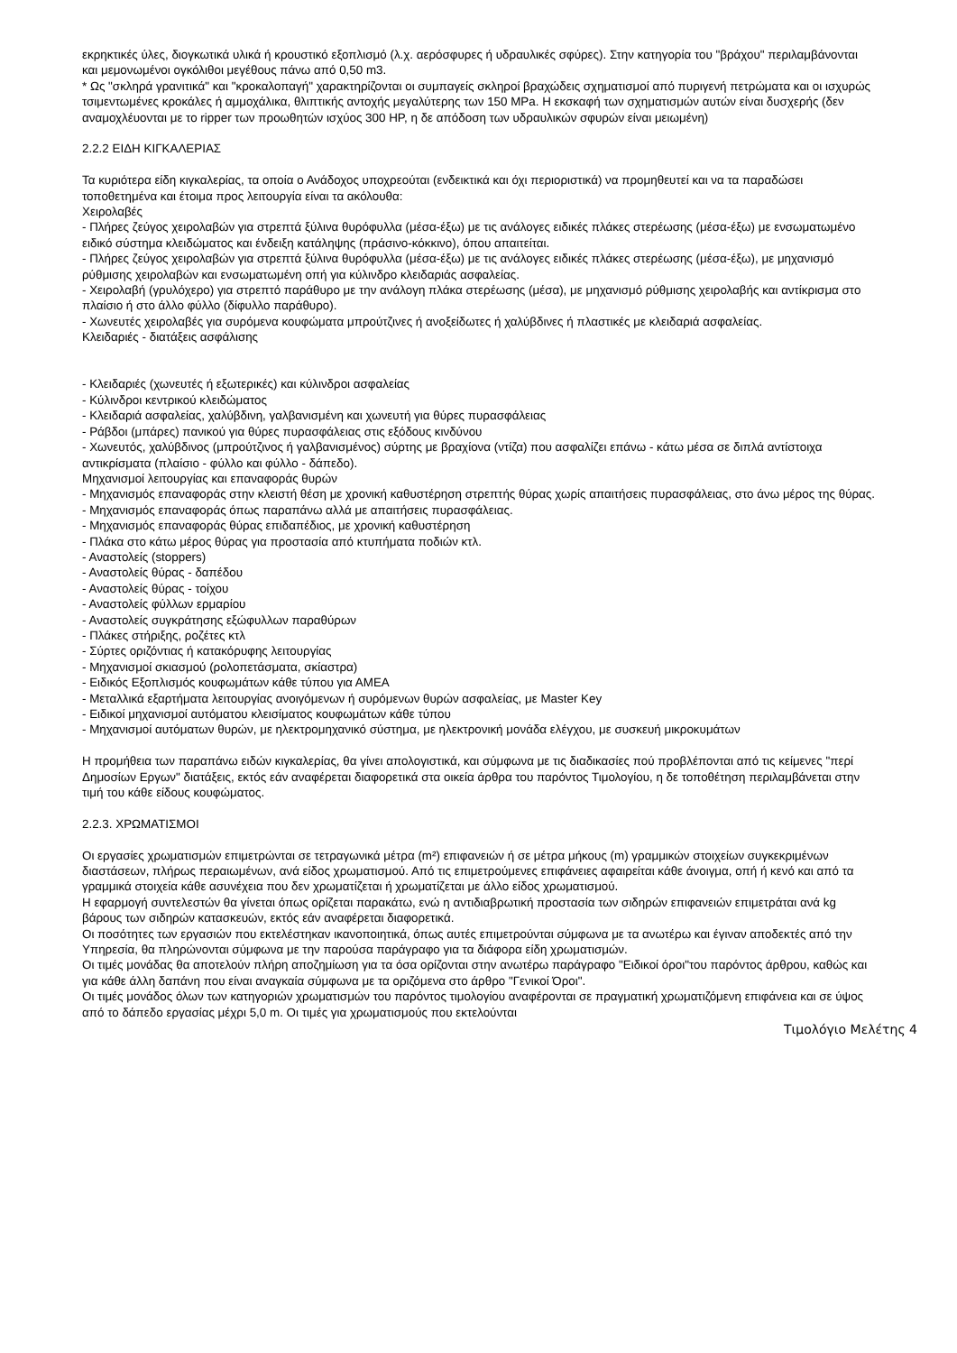εκρηκτικές ύλες, διογκωτικά υλικά ή κρουστικό εξοπλισμό (λ.χ. αερόσφυρες ή υδραυλικές σφύρες). Στην κατηγορία του "βράχου" περιλαμβάνονται και μεμονωμένοι ογκόλιθοι μεγέθους πάνω από 0,50 m3.
* Ως "σκληρά γρανιτικά" και "κροκαλοπαγή" χαρακτηρίζονται οι συμπαγείς σκληροί βραχώδεις σχηματισμοί από πυριγενή πετρώματα και οι ισχυρώς τσιμεντωμένες κροκάλες ή αμμοχάλικα, θλιπτικής αντοχής μεγαλύτερης των 150 MPa. Η εκσκαφή των σχηματισμών αυτών είναι δυσχερής (δεν αναμοχλέυονται με το ripper των προωθητών ισχύος 300 HP, η δε απόδοση των υδραυλικών σφυρών είναι μειωμένη)
2.2.2 ΕΙΔΗ ΚΙΓΚΑΛΕΡΙΑΣ
Τα κυριότερα είδη κιγκαλερίας, τα οποία ο Ανάδοχος υποχρεούται (ενδεικτικά και όχι περιοριστικά) να προμηθευτεί και να τα παραδώσει τοποθετημένα και έτοιμα προς λειτουργία είναι τα ακόλουθα:
Χειρολαβές
- Πλήρες ζεύγος χειρολαβών για στρεπτά ξύλινα θυρόφυλλα (μέσα-έξω) με τις ανάλογες ειδικές πλάκες στερέωσης (μέσα-έξω) με ενσωματωμένο ειδικό σύστημα κλειδώματος και ένδειξη κατάληψης (πράσινο-κόκκινο), όπου απαιτείται.
- Πλήρες ζεύγος χειρολαβών για στρεπτά ξύλινα θυρόφυλλα (μέσα-έξω) με τις ανάλογες ειδικές πλάκες στερέωσης (μέσα-έξω), με μηχανισμό ρύθμισης χειρολαβών και ενσωματωμένη οπή για κύλινδρο κλειδαριάς ασφαλείας.
- Χειρολαβή (γρυλόχερο) για στρεπτό παράθυρο με την ανάλογη πλάκα στερέωσης (μέσα), με μηχανισμό ρύθμισης χειρολαβής και αντίκρισμα στο πλαίσιο ή στο άλλο φύλλο (δίφυλλο παράθυρο).
- Χωνευτές χειρολαβές για συρόμενα κουφώματα μπρούτζινες ή ανοξείδωτες ή χαλύβδινες ή πλαστικές με κλειδαριά ασφαλείας.
Κλειδαριές - διατάξεις ασφάλισης
- Κλειδαριές (χωνευτές ή εξωτερικές) και κύλινδροι ασφαλείας
- Κύλινδροι κεντρικού κλειδώματος
- Κλειδαριά ασφαλείας, χαλύβδινη, γαλβανισμένη και χωνευτή για θύρες πυρασφάλειας
- Ράβδοι (μπάρες) πανικού για θύρες πυρασφάλειας στις εξόδους κινδύνου
- Χωνευτός, χαλύβδινος (μπρούτζινος ή γαλβανισμένος) σύρτης με βραχίονα (ντίζα) που ασφαλίζει επάνω - κάτω μέσα σε διπλά αντίστοιχα αντικρίσματα (πλαίσιο - φύλλο και φύλλο - δάπεδο).
Μηχανισμοί λειτουργίας και επαναφοράς θυρών
- Μηχανισμός επαναφοράς στην κλειστή θέση με χρονική καθυστέρηση στρεπτής θύρας χωρίς απαιτήσεις πυρασφάλειας, στο άνω μέρος της θύρας.
- Μηχανισμός επαναφοράς όπως παραπάνω αλλά με απαιτήσεις πυρασφάλειας.
- Μηχανισμός επαναφοράς θύρας επιδαπέδιος, με χρονική καθυστέρηση
- Πλάκα στο κάτω μέρος θύρας για προστασία από κτυπήματα ποδιών κτλ.
- Αναστολείς (stoppers)
- Αναστολείς θύρας - δαπέδου
- Αναστολείς θύρας - τοίχου
- Αναστολείς φύλλων ερμαρίου
- Αναστολείς συγκράτησης εξώφυλλων παραθύρων
- Πλάκες στήριξης, ροζέτες κτλ
- Σύρτες οριζόντιας ή κατακόρυφης λειτουργίας
- Μηχανισμοί σκιασμού (ρολοπετάσματα, σκίαστρα)
- Ειδικός Εξοπλισμός κουφωμάτων κάθε τύπου για ΑΜΕΑ
- Μεταλλικά εξαρτήματα λειτουργίας ανοιγόμενων ή συρόμενων θυρών ασφαλείας, με Master Key
- Ειδικοί μηχανισμοί αυτόματου κλεισίματος κουφωμάτων κάθε τύπου
- Μηχανισμοί αυτόματων θυρών, με ηλεκτρομηχανικό σύστημα, με ηλεκτρονική μονάδα ελέγχου, με συσκευή μικροκυμάτων
Η προμήθεια των παραπάνω ειδών κιγκαλερίας, θα γίνει απολογιστικά, και σύμφωνα με τις διαδικασίες πού προβλέπονται από τις κείμενες "περί Δημοσίων Εργων" διατάξεις, εκτός εάν αναφέρεται διαφορετικά στα οικεία άρθρα του παρόντος Τιμολογίου, η δε τοποθέτηση περιλαμβάνεται στην τιμή του κάθε είδους κουφώματος.
2.2.3. ΧΡΩΜΑΤΙΣΜΟΙ
Οι εργασίες χρωματισμών επιμετρώνται σε τετραγωνικά μέτρα (m²) επιφανειών ή σε μέτρα μήκους (m) γραμμικών στοιχείων συγκεκριμένων διαστάσεων, πλήρως περαιωμένων, ανά είδος χρωματισμού. Από τις επιμετρούμενες επιφάνειες αφαιρείται κάθε άνοιγμα, οπή ή κενό και από τα γραμμικά στοιχεία κάθε ασυνέχεια που δεν χρωματίζεται ή χρωματίζεται με άλλο είδος χρωματισμού.
Η εφαρμογή συντελεστών θα γίνεται όπως ορίζεται παρακάτω, ενώ η αντιδιαβρωτική προστασία των σιδηρών επιφανειών επιμετράται ανά kg βάρους των σιδηρών κατασκευών, εκτός εάν αναφέρεται διαφορετικά.
Οι ποσότητες των εργασιών που εκτελέστηκαν ικανοποιητικά, όπως αυτές επιμετρούνται σύμφωνα με τα ανωτέρω και έγιναν αποδεκτές από την Υπηρεσία, θα πληρώνονται σύμφωνα με την παρούσα παράγραφο για τα διάφορα είδη χρωματισμών.
Οι τιμές μονάδας θα αποτελούν πλήρη αποζημίωση για τα όσα ορίζονται στην ανωτέρω παράγραφο "Ειδικοί όροι"του παρόντος άρθρου, καθώς και για κάθε άλλη δαπάνη που είναι αναγκαία σύμφωνα με τα οριζόμενα στο άρθρο "Γενικοί Όροι".
Οι τιμές μονάδος όλων των κατηγοριών χρωματισμών του παρόντος τιμολογίου αναφέρονται σε πραγματική χρωματιζόμενη επιφάνεια και σε ύψος από το δάπεδο εργασίας μέχρι 5,0 m. Οι τιμές για χρωματισμούς που εκτελούνται
Τιμολόγιο Μελέτης 4